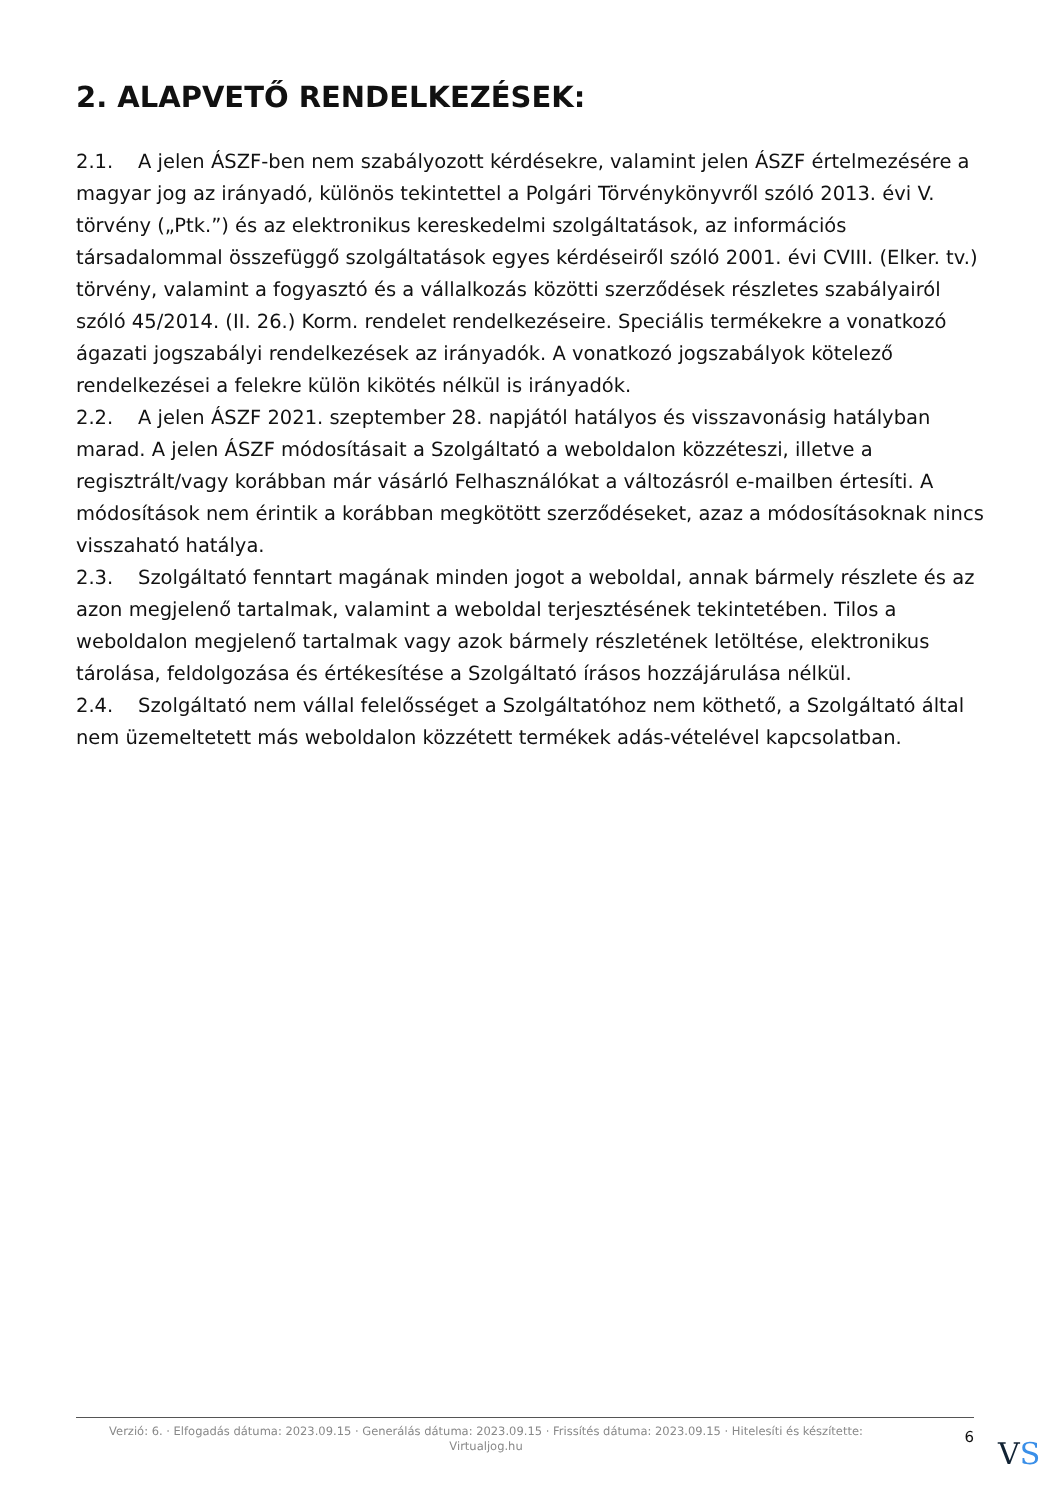2. ALAPVETŐ RENDELKEZÉSEK:
2.1. A jelen ÁSZF-ben nem szabályozott kérdésekre, valamint jelen ÁSZF értelmezésére a magyar jog az irányadó, különös tekintettel a Polgári Törvénykönyvről szóló 2013. évi V. törvény („Ptk.”) és az elektronikus kereskedelmi szolgáltatások, az információs társadalommal összefüggő szolgáltatások egyes kérdéseiről szóló 2001. évi CVIII. (Elker. tv.) törvény, valamint a fogyasztó és a vállalkozás közötti szerződések részletes szabályairól szóló 45/2014. (II. 26.) Korm. rendelet rendelkezéseire. Speciális termékekre a vonatkozó ágazati jogszabályi rendelkezések az irányadók. A vonatkozó jogszabályok kötelező rendelkezései a felekre külön kikötés nélkül is irányadók.
2.2. A jelen ÁSZF 2021. szeptember 28. napjától hatályos és visszavonásig hatályban marad. A jelen ÁSZF módosításait a Szolgáltató a weboldalon közzéteszi, illetve a regisztrált/vagy korábban már vásárló Felhasználókat a változásról e-mailben értesíti. A módosítások nem érintik a korábban megkötött szerződéseket, azaz a módosításoknak nincs visszaható hatálya.
2.3. Szolgáltató fenntart magának minden jogot a weboldal, annak bármely részlete és az azon megjelenő tartalmak, valamint a weboldal terjesztésének tekintetében. Tilos a weboldalon megjelenő tartalmak vagy azok bármely részletének letöltése, elektronikus tárolása, feldolgozása és értékesítése a Szolgáltató írásos hozzájárulása nélkül.
2.4. Szolgáltató nem vállal felelősséget a Szolgáltatóhoz nem köthető, a Szolgáltató által nem üzemeltetett más weboldalon közzétett termékek adás-vételével kapcsolatban.
Verzió: 6. · Elfogadás dátuma: 2023.09.15 · Generálás dátuma: 2023.09.15 · Frissítés dátuma: 2023.09.15 · Hitelesíti és készítette: Virtualjog.hu
6
VS